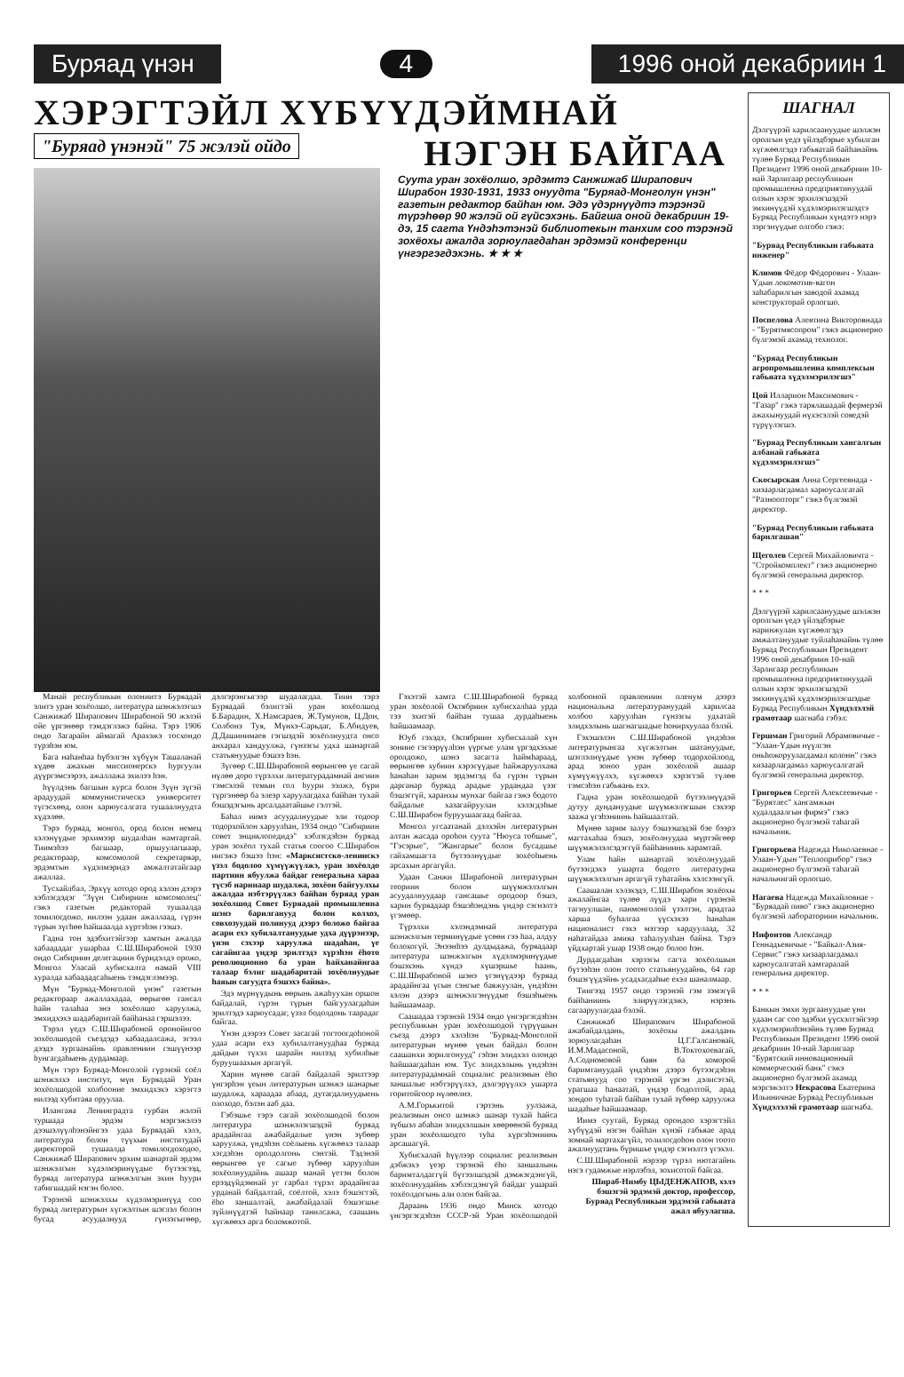Буряад үнэн 4 1996 оной декабриин 1
ХЭРЭГТЭЙЛ ХҮБҮҮДЭЙМНАЙ
"Буряад үнэнэй" 75 жэлэй ойдо
НЭГЭН БАЙГАА
Суута уран зохёолшо, эрдэмтэ Санжижаб Ширапович Ширабон 1930-1931, 1933 онуудта "Буряад-Монголун үнэн" газетын редактор байhан юм. Эдэ үдэрнүүдтэ тэрэнэй түрэhөөр 90 жэлэй ой гүйсэхэнь. Байгша оной декабриин 19-дэ, 15 сагта Үндэhэтэнэй библиотекын танхим соо тэрэнэй зохёохы ажалда зорюулагдаhан эрдэмэй конференци үнгэргэгдэхэнь. ★ ★ ★
Манай республикын олониитэ Буряадай элитэ уран зохёолшо, литература шэнжэлэгшэ Санжижаб Ширапович Ширабоной 90 жэлэй ойе үргэнөөр тэмдэглэжэ байна. Тэрэ 1906 ондо Загарайн аймагай Арахэжэ тосхондо түрэhэн юм.
Бага наhанhаа hүбэлгэн хүбүүн Ташаланай хүдөө ажахын миссионерскэ hургуули дүүргэмсээрээ, ажаллажа эхилээ hэн.
hүүлдэнь багшын курса болон Зүүн зүгэй арадуудай коммунистическэ университет түгэсхөөд, олон харюусалгата тушаалнуудта хүдэлөө.
Тэрэ буряад, монгол, ород болон немец хэлэнүүдые эрхимээр шудалhан намтартай. Тиимэhээ багшаар, оршуулагшаар, редактораар, комсомолой секретаряар, эрдэмтын хүдэлмэридэ амжалтатайгаар ажаллаа.
Тусхайлбал, Эрхүү хотодо ород хэлэн дээрэ хэблэгдэдэг "Зүүн Сибириин комсомолец" гэжэ газетын редакторай тушаалда томилогдожо, нилээн удаан ажаллаад, гүрэн түрын зүгhөө hайшаалда хүртэhэн гээшэ.
Гадна тон эдэбхитэйгээр хамтын ажалда хабаададаг ушарhаа С.Ш.Ширабоной 1930 ондо Сибириин делегациин бүридэлдэ орожо, Монгол Уласай хубисхалта намай VIII хуралда хабаададсаhыень тэмдэглэмээр.
Мүн "Буряад-Монголой үнэн" газетын редактораар ажаллахадаа, өөрыгөө гансал hайн талаhаа энэ зохёолшо харуулжа, эмхидхэхэ шадабаритай байhанаа гэршэлээ.
Тэрэл үедэ С.Ш.Ширабоной оронойнгоо зохёолшодой съездэдэ хабаадалсажа, эгээл дээдэ зургаанайнь правлениин гэшүүнээр hунгагдаhыень дурдамаар.
Мүн тэрэ Буряад-Монголой гүрэнэй соёл шэнжэлхэ институт, мүн Буряадай Уран зохёолшодой холбооние эмхидхэхэ хэрэгтэ нилээд хубитаяа оруулаа.
Илангаяа Ленинградта гурбан жэлэй туршада эрдэм мэргэжэлээ дээшэлүүлhэнэйнгээ удаа Буряадай хэлэ, литература болон түүхын институдай директорой тушаалда томилогдоходоо, Санжижаб Ширапович эрхим шанартай эрдэм шэнжэлгын хүдэлмэринүүдые бүтээгээд, буряад литература шэнжэлгын эхин hуури табигшадай нэгэн болоо.
Тэрэнэй шэнжэлхы хүдэлмэринүүд соо буряад литературын хүгжэлтын шэглэл болон бусад асуудалнууд гүнзэгыгөөр, дэлгэрэнгыгээр шудалагдаа. Тиин тэрэ Буряадай бэлигтэй уран зохёолшод Б.Барадин, Х.Намсараев, Ж.Тумунов, Ц.Дон, Солбонэ Туя, Мүнхэ-Сарьдаг, Б.Абидуев, Д.Дашинимаев гэгшэдэй зохёолнуудта онсо анхарал хандуулжа, гүнзэгы удха шанартай статьянуудые бэшээ hэн.
Зүгөөр С.Ш.Ширабоной өөрынгөө үе сагай нүлөө доро түрэлхи литературадамнай ангиин тэмсэлэй темын гол hуури ээлжэ, бүри түргэнөөр ба элеэр харуулагдаха байhан тухай бэшэдэгынь арсалдаатайшье гэлтэй.
Баhал иимэ асуудалнуудые эли тодоор тодорхойлон харуулhан, 1934 ондо "Сибириин совет энциклопедидэ" хэблэгдэhэн буряад уран зохёол тухай статья соогоо С.Ширабон иигэжэ бэшээ hэн: «Марксистско-ленинскэ үзэл бодолоо хүмүүжүүлжэ, уран зохёолдо партиин ябуулжа байдаг генеральна хараа түсэб наринаар шудалжа, зохёон байгуулхы ажалдаа нэбтэрүүлжэ байhан буряад уран зохёолшод Совет Буряадай промышленна шэнэ барилганууд болон колхоз, совхозуудай полинууд дээрэ боложо байгаа асари ехэ хубилалтануудые удха дүүрэнээр, үнэн сэхээр харуулжа шадаhан, үе сагайнгаа үндэр эрилтэдэ хүрэhэн ёhото революционно ба уран hайханайнгаа талаар бэлиг шадабаритай зохёолнуудые hаяын сагуудта бэшэхэ байна».
Эдэ мүрнүүдынь өөрынь ажаhуухан оршон байдалай, гүрэн түрын байгуулагдаhан эрилтэдэ харюусадаг, үзэл бодолдонь таарадаг байгаа.
Үнэн дээрээ Совет засагай тогтоогдоhоной удаа асари ехэ хубилалтануудhаа буряад дайдын түхэл шарайн нилээд хубилhые буруушаахын аргагүй.
Харин мүнөө сагай байдалай эрилтээр үнгэрhэн үеын литературын шэнжэ шанарые шудалжа, хараадаа абаад, дутагдалнуудыень олоходо, бэлэн ааб даа.
Гэбэшье тэрэ сагай зохёолшодой болон литература шэнжэлэгшэдэй буряад арадайнгаа ажабайдалые үнэн зүбөөр харуулжа, үндэhэн соёлыень хүгжөөхэ талаар хэгдэhэн оролдолгонь сэнтэй. Тэдэнэй өөрынгөө үе сагые зүбөөр харуулhан зохёолнуудайнь ашаар манай үетэн болон ерээдүйдэмнай уг гарбал түрэл арадайнгаа урданай байдалтай, соёлтой, хэлэ бэшэгтэй, ёhо заншалтай, ажабайдалай бэшэгшье зүйлнүүдтэй hайнаар танилсажа, саашань хүгжөөхэ арга боломжотой.
Гэхэтэй хамта С.Ш.Ширабоной буряад уран зохёолой Октябриин хубисхалhаа урда тээ эхитэй байhан тушаа дурдаhыень hайшаамаар.
Юуб гэхэдэ, Октябриин хубисхалай хүн зониие гэгээрүүлhэн үүргые улам үргэдхэхые оролдожо, шэнэ засагта hаймhараад, өөрынгөө хубиин хэрэгүүдые hайжаруулхаяа hанаhан зарим эрдэмтэд ба гүрэн түрын дарганар буряад арадые урдандаа үзэг бэшэггүй, харанхы мунхаг байгаа гэжэ бодото байдалые хазагайруулан хэлэгдэhые С.Ш.Ширабон буруушаагаад байгаа.
Монгол угсаатанай дэлхэйн литературын алтан жасада ороhон суута "Нюуса тобшые", "Гэсэрые", "Жангарые" болон бусадшье гайхамшагта бүтээлнүүдые зохёоhыень арсахын аргагүйл.
Удаан Санжи Ширабоной литературын теориин болон шүүмжэлэлгын асуудалнуудаар гансашье ородоор бэшэ, харин буряадаар бэшэhэндэнь үндэр сэгнэлтэ үгэмөөр.
Түрэлхи хэлэндэмнай литература шэнжэлгын терминүүдые үсөөн гээ hаа, алдуу болохогүй. Энээнhээ дулдыдажа, буряадаар литература шэнжэлгын хүдэлмэринүүдые бэшэхэнь хүндэ хүшэршье hаань, С.Ш.Ширабоной шэнэ үгэнүүдээр буряад арадайнгаа үгын сэнгые баяжуулан, үндэhэн хэлэн дээрэ шэнжэлгэнүүдые бэшэhыень hайшаамаар.
Саашадаа тэрэнэй 1934 ондо үнгэргэгдэhэн республикын уран зохёолшодой түрүүшын съезд дээрэ хэлэhэн "Буряад-Монголой литературын мүнөө үеын байдал болон саашанхи зорилгонууд" гэhэн элидхэл олондо hайшаагдаhан юм. Тус элидхэлынь үндэhэн литературадамнай социалис реализмын ёhо заншалые нэбтэрүүлхэ, дэлгэрүүлхэ ушарта горитойгоор нүлөөлнэ.
А.М.Горькитой гэртэнь уулзажа, реализмын онсо шэнжэ шанар тухай hайса зүбшэл абаhан элидхэлшын хөөрөөнэй буряад уран зохёолшодто туhа хүргэhэниинь арсашагүй.
Хубисхалай hүүлээр социалис реализмын дэбжэхэ үеэр тэрэнэй ёhо заншалынь баримталдаггүй бүтээлшэдэй дэмжэгдэнгүй, зохёолнуудайнь хэблэгдэнгүй байдаг ушарай тохёолдогынь али олон байгаа.
Дараань 1936 ондо Минск хотодо үнгэргэгдэhэн СССР-эй Уран зохёолшодой холбооной правлениин пленум дээрэ национальна литературануудай харилсаа холбоо харуулhан гүнзэгы удхатай элидхэлынь шагнагшадые hонирхуулаа бэлэй.
Гэхэшэлэн С.Ш.Ширабоной үндэhэн литературынгаа хүгжэлтын шатануудые, шэглэлнүүдые үнэн зүбөөр тодорхойлоод, арад зоноо уран зохёолой ашаар хүмүүжүүлхэ, хүгжөөхэ хэрэгтэй түлөө тэмсэhэн габьяань ехэ.
Гадна уран зохёолшодой бүтээлнүүдэй дутуу дундануудые шүүмжэлэгшын сэхээр заажа үгэhэниинь hайшаалтай.
Мүнөө зарим залуу бэшээшэдэй бэе бээрэ магтахаhаа бэшэ, зохёолнуудаа мүртэйгөөр шүүмжэлэлсэдэггүй байhаниинь харамтай.
Улам hайн шанартай зохёолнуудай бүтээгдэхэ ушарта бодото литературна шүүмжэлэлгын аргагүй туhатайнь хэлсээнгүй.
Саашалан хэлэхэдэ, С.Ш.Ширабон зохёохы ажалайнгаа түлөө лүүдэ хари гүрэнэй тагнуулшан, панмонголой үзэлтэн, арадтаа харша буhалгаа үүсхэхээ hанаhан националист гэхэ мэтээр хардуулаад, 32 наhатайдаа амияа таhалуулhан байна. Тэрэ үйдхартай ушар 1938 ондо болоо hэн.
Дурдагдаhан хэрзэгы сагта зохёолшын бүтээhэн олон тоото статьянуудайнь, 64 гар бэшэгүүдэйнь усадхагдаhые ехэл шаналмаар.
Тиигээд 1957 ондо тэрэнэй гэм зэмэгүй байhаниинь элирүүлэгдэжэ, нэрэнь сагааруулагдаа бэлэй.
Санжижаб Ширапович Ширабоной ажабайдалдань, зохёохы ажалдань зорюулагдаhан Ц.Г.Галсановай, И.М.Мадасоной, В.Токтохоевагай, А.Содномовой баян ба хоморой баримтануудай үндэhэн дээрэ бүтээгдэhэн статьянууд соо тэрэнэй үргэн дэлисэтэй, урагшаа hанаатай, үндэр бодолтой, арад зондоо туhатай байhан тухай зүбөөр харуулжа шадаhые hайшаамаар.
Иимэ суутай, Буряад орондоо хэрэгтэйл хүбүүдэй нэгэн байhан хүнэй габьяае арад зомнай мартахагүйл, толилогдоhон олон тоото ажалнуудтань бүришье үндэр сэгнэлтэ үгэхэл.
С.Ш.Ширабоной нэрээр түрэл нютагайнь нэгэ гудамжые нэрлэбэл, зохисотой байгаа.
Шираб-Нимбу ЦЫДЕНЖАПОВ, хэлэ бэшэгэй эрдэмэй доктор, профессор, Буряад Республикын эрдэмэй габьяата ажал ябуулагша.
ШАГНАЛ
Дэлгүүрэй харилсаануудые шэлжэн оролгын үедэ үйлэдбэрые хубилган хүгжөөлгэдэ габьяатай байhанайнь түлөө Буряад Республикын Президент 1996 оной декабриин 10-най Зарлигаар республикын промышленна предприятинуудай олзын хэрэг эрхилэгшэдэй эмхинүүдэй хүдэлмэрилэгшэдтэ Буряад Республикын хүндэтэ нэрэ зэргэнүүдые олгобо гэжэ:
"Буряад Республикын габьяата инженер"
Климов Фёдор Фёдорович - Улаан-Үдын локомотив-вагон заhабарилгын заводой ахамад конструкторай орлогшо.
Поспелова Алевтина Викторовнада - "Бурятмясопром" гэжэ акционерно бүлгэмэй ахамад технолог.
"Буряад Республикын агропромышленна комплексын габьяата хүдэлмэрилэгшэ"
Цой Илларион Максимович - "Газар" гэжэ тарялашадай фермерэй ажахынуудай нүхэсэлэй соведэй түрүүлэгшэ.
"Буряад Республикын хангалгын албанай габьяата хүдэлмэрилэгшэ"
Скосырская Анна Сергеевнада - хизаарлагдамал харюусалгатай "Разноопторг" гэжэ бүлгэмэй директор.
"Буряад Республикын габьяата барилгашан"
Щеголев Сергей Михайловичта - "Стройкомплект" гэжэ акционерно бүлгэмэй генеральна директор.
* * *
Дэлгүүрэй харилсаануудые шэлжэн оролгын үедэ үйлэдбэрые наринжулан хүгжөөлгэдэ амжалтануудые туйлаhанайнь түлөө Буряад Республикын Президент 1996 оной декабриин 10-най Зарлигаар республикын промышленна предприятинуудай олзын хэрэг эрхилэгшэдэй эмхинүүдэй хүдэлмэрилэгшэдые Буряад Республикын Хүндэлэлэй грамотаар шагнаба гэбэл:
Гершман Григорий Абрамовичые - "Улаан-Үдын нүүлгэн оньhожоруулагдамал колонн" гэжэ хизаарлагдамал харюусалгатай бүлгэмэй генеральна директор.
Григорьев Сергей Алексеевичые - "Бурятлес" хангамжын худалдаалгын фирмэ" гэжэ акционерно бүлгэмэй таhагай начальник.
Григорьева Надежда Николаевнае - Улаан-Үдын "Теплоприбор" гэжэ акционерно бүлгэмэй таhагай начальнигай орлогшо.
Нагаева Надежда Михайловнае - "Буряадай пиво" гэжэ акционерно бүлгэмэй лабораториин начальник.
Нифонтов Александр Геннадьевичые - "Байкал-Азия-Сервис" гэжэ хизаарлагдамал харюусалгатай хамтаралай генеральна директор.
* * *
Банкын эмхи зургаануудые үни удаан саг соо эдэбхи үүсхэлтэйгээр хүдэлмэрилhэнэйнь түлөө Буряад Республикын Президент 1996 оной декабриин 10-най Зарлигаар "Бурятский инновационный коммерческий банк" гэжэ акционерно бүлгэмэй ахамад мэргэжэлтэ Некрасова Екатерина Ильиничнае Буряад Республикын Хүндэлэлэй грамотаар шагнаба.